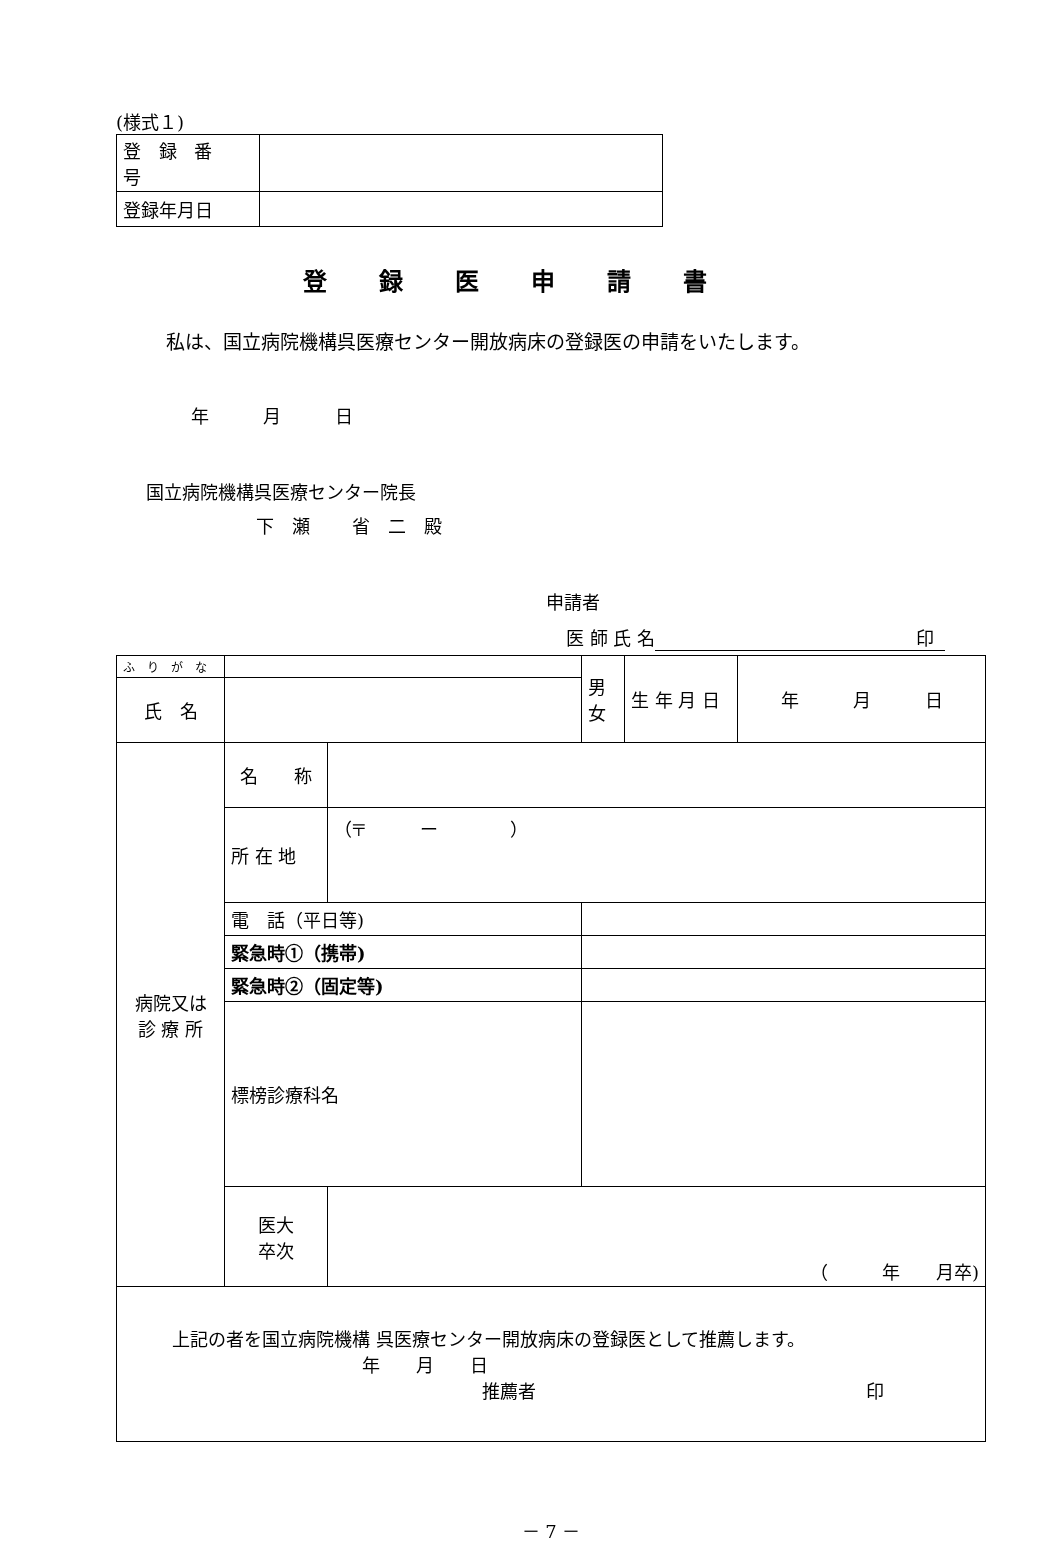(様式１)
| 登 録 番 号 | |
| 登録年月日 | |
登録医申請書
私は、国立病院機構呉医療センター開放病床の登録医の申請をいたします。
年　　　月　　　日
国立病院機構呉医療センター院長
下　瀬　　 省　二　殿
申請者
医 師 氏 名 印
| ふ り が な | | | | 男 女 | 生 年 月 日 | 年 月 日 |
| 氏 名 | | | | | | |
| 病院又は 診 療 所 | 名 称 | | | | | |
| | 所 在 地 | （〒 ー ） | | | | |
| | 電 話（平日等) | | | | | |
| | 緊急時①（携帯) | | | | | |
| | 緊急時②（固定等) | | | | | |
| | 標榜診療科名 | | | | | |
| | 医大 卒次 | （ 年 月卒) | | | | |
| 上記の者を国立病院機構 呉医療センター開放病床の登録医として推薦します。 年 月 日 推薦者 印 | | | | | | |
－ 7 －